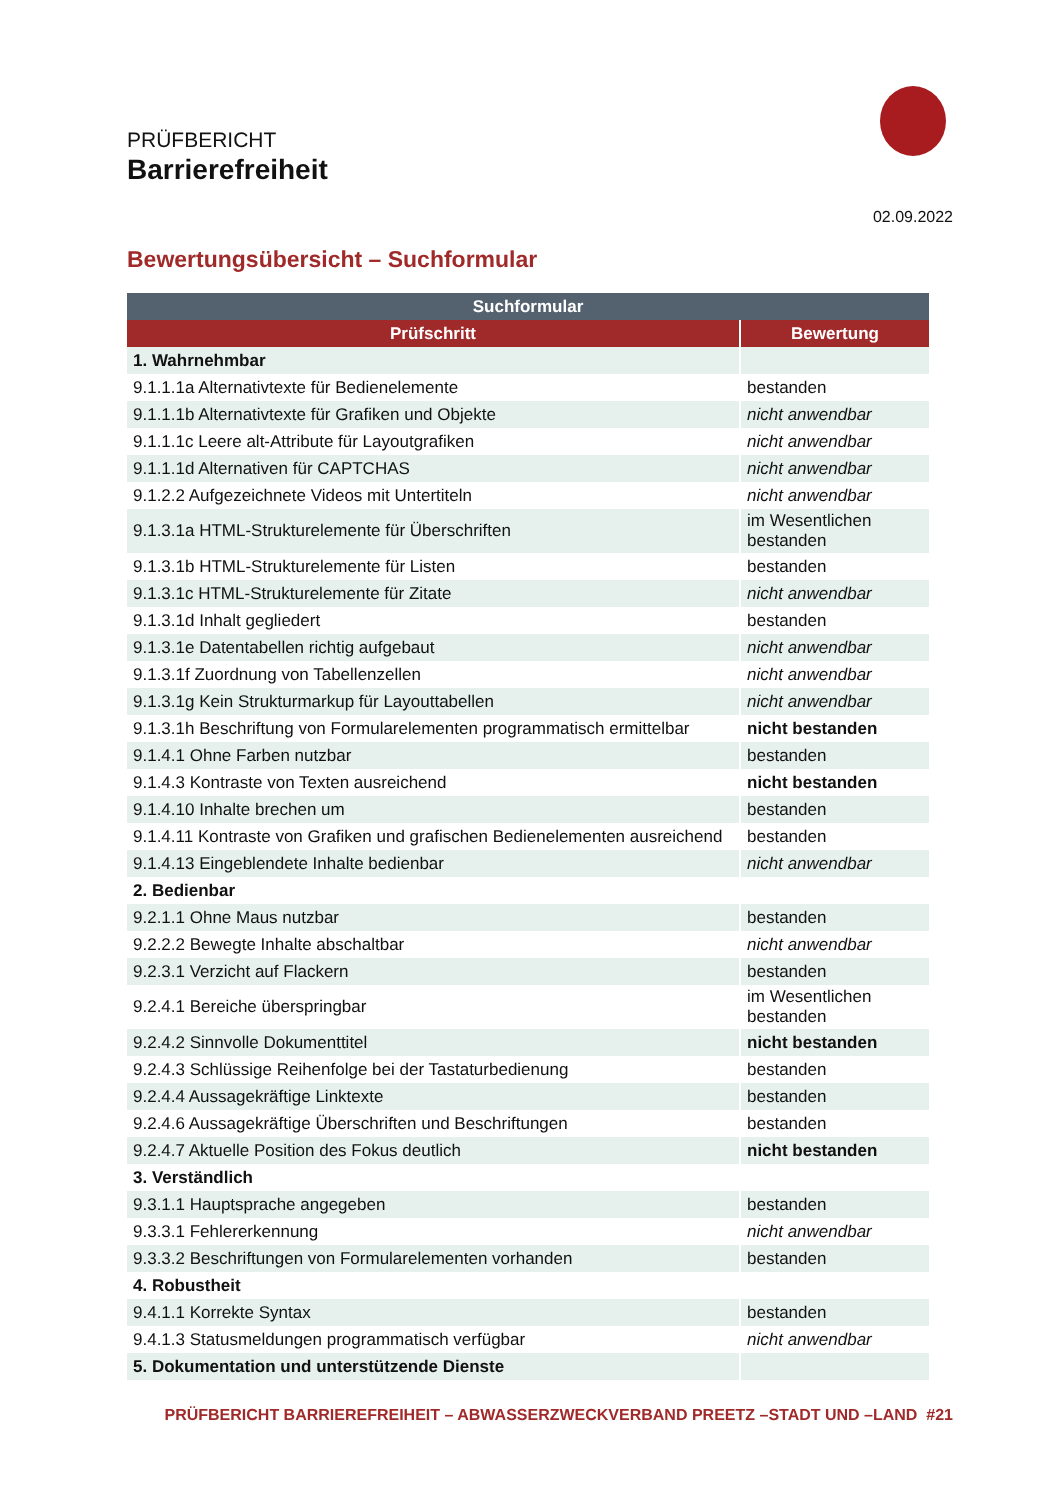PRÜFBERICHT
Barrierefreiheit
02.09.2022
Bewertungsübersicht – Suchformular
| Suchformular | |
| --- | --- |
| Prüfschritt | Bewertung |
| 1. Wahrnehmbar | |
| 9.1.1.1a Alternativtexte für Bedienelemente | bestanden |
| 9.1.1.1b Alternativtexte für Grafiken und Objekte | nicht anwendbar |
| 9.1.1.1c Leere alt-Attribute für Layoutgrafiken | nicht anwendbar |
| 9.1.1.1d Alternativen für CAPTCHAS | nicht anwendbar |
| 9.1.2.2 Aufgezeichnete Videos mit Untertiteln | nicht anwendbar |
| 9.1.3.1a HTML-Strukturelemente für Überschriften | im Wesentlichen bestanden |
| 9.1.3.1b HTML-Strukturelemente für Listen | bestanden |
| 9.1.3.1c HTML-Strukturelemente für Zitate | nicht anwendbar |
| 9.1.3.1d Inhalt gegliedert | bestanden |
| 9.1.3.1e Datentabellen richtig aufgebaut | nicht anwendbar |
| 9.1.3.1f Zuordnung von Tabellenzellen | nicht anwendbar |
| 9.1.3.1g Kein Strukturmarkup für Layouttabellen | nicht anwendbar |
| 9.1.3.1h Beschriftung von Formularelementen programmatisch ermittelbar | nicht bestanden |
| 9.1.4.1 Ohne Farben nutzbar | bestanden |
| 9.1.4.3 Kontraste von Texten ausreichend | nicht bestanden |
| 9.1.4.10 Inhalte brechen um | bestanden |
| 9.1.4.11 Kontraste von Grafiken und grafischen Bedienelementen ausreichend | bestanden |
| 9.1.4.13 Eingeblendete Inhalte bedienbar | nicht anwendbar |
| 2. Bedienbar | |
| 9.2.1.1 Ohne Maus nutzbar | bestanden |
| 9.2.2.2 Bewegte Inhalte abschaltbar | nicht anwendbar |
| 9.2.3.1 Verzicht auf Flackern | bestanden |
| 9.2.4.1 Bereiche überspringbar | im Wesentlichen bestanden |
| 9.2.4.2 Sinnvolle Dokumenttitel | nicht bestanden |
| 9.2.4.3 Schlüssige Reihenfolge bei der Tastaturbedienung | bestanden |
| 9.2.4.4 Aussagekräftige Linktexte | bestanden |
| 9.2.4.6 Aussagekräftige Überschriften und Beschriftungen | bestanden |
| 9.2.4.7 Aktuelle Position des Fokus deutlich | nicht bestanden |
| 3. Verständlich | |
| 9.3.1.1 Hauptsprache angegeben | bestanden |
| 9.3.3.1 Fehlererkennung | nicht anwendbar |
| 9.3.3.2 Beschriftungen von Formularelementen vorhanden | bestanden |
| 4. Robustheit | |
| 9.4.1.1 Korrekte Syntax | bestanden |
| 9.4.1.3 Statusmeldungen programmatisch verfügbar | nicht anwendbar |
| 5. Dokumentation und unterstützende Dienste | |
PRÜFBERICHT BARRIEREFREIHEIT – ABWASSERZWECKVERBAND PREETZ –STADT UND –LAND #21